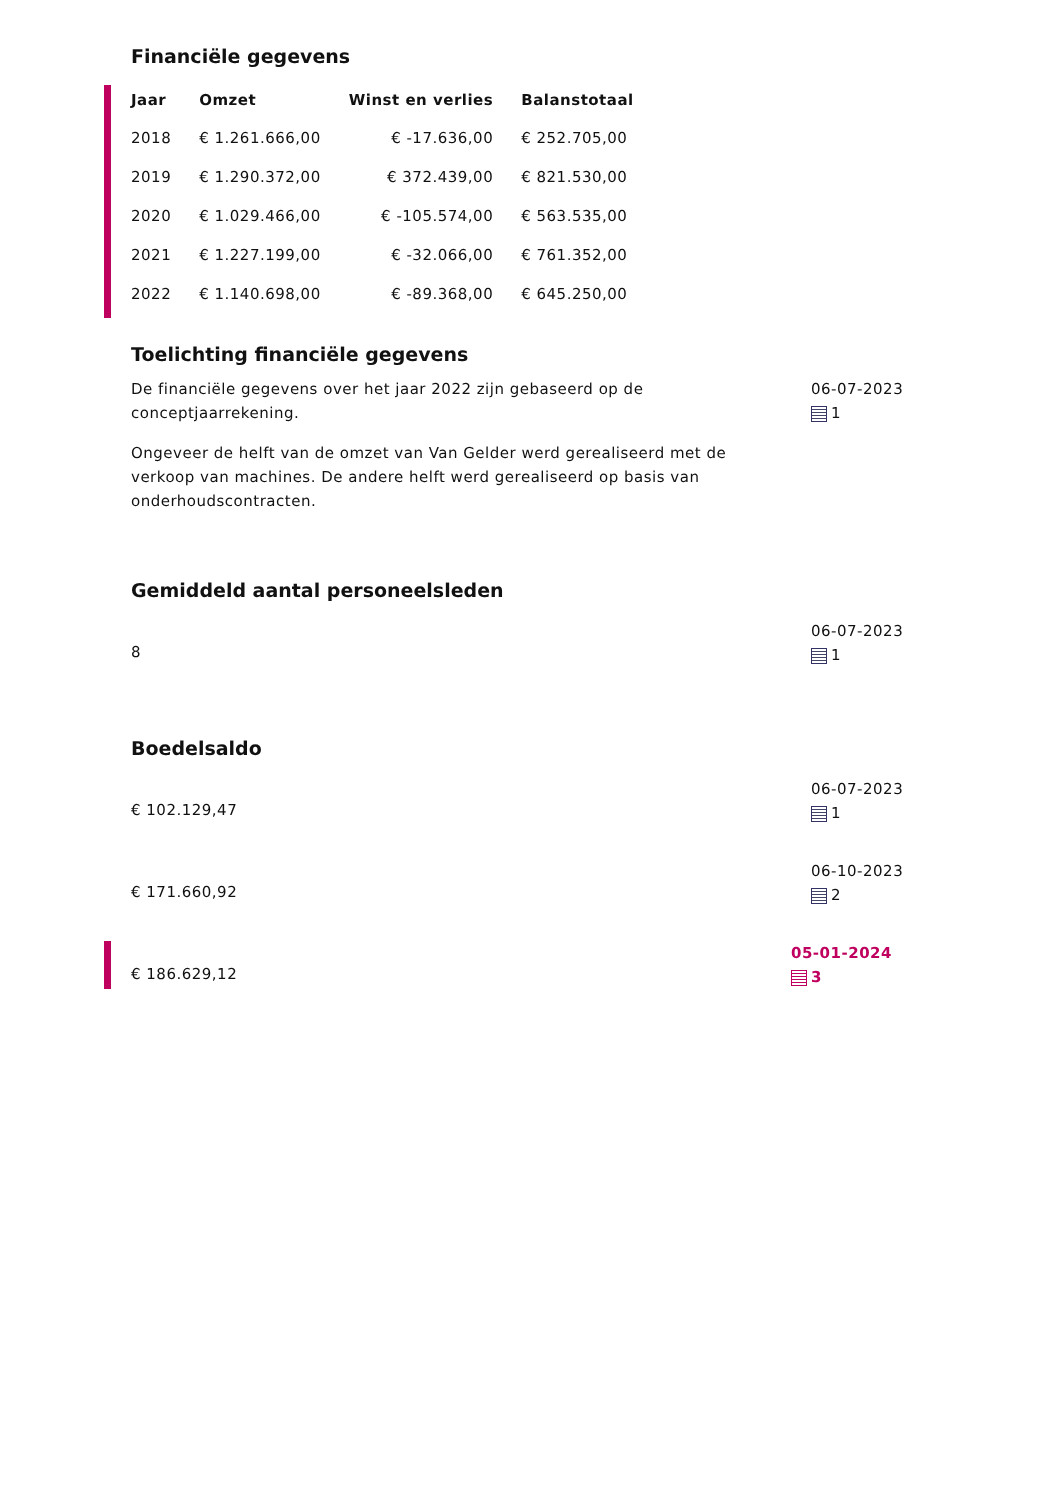Financiële gegevens
| Jaar | Omzet | Winst en verlies | Balanstotaal |
| --- | --- | --- | --- |
| 2018 | € 1.261.666,00 | € -17.636,00 | € 252.705,00 |
| 2019 | € 1.290.372,00 | € 372.439,00 | € 821.530,00 |
| 2020 | € 1.029.466,00 | € -105.574,00 | € 563.535,00 |
| 2021 | € 1.227.199,00 | € -32.066,00 | € 761.352,00 |
| 2022 | € 1.140.698,00 | € -89.368,00 | € 645.250,00 |
Toelichting financiële gegevens
De financiële gegevens over het jaar 2022 zijn gebaseerd op de conceptjaarrekening.
Ongeveer de helft van de omzet van Van Gelder werd gerealiseerd met de verkoop van machines. De andere helft werd gerealiseerd op basis van onderhoudscontracten.
06-07-2023
1
Gemiddeld aantal personeelsleden
8
06-07-2023
1
Boedelsaldo
€ 102.129,47
06-07-2023
1
€ 171.660,92
06-10-2023
2
€ 186.629,12
05-01-2024
3